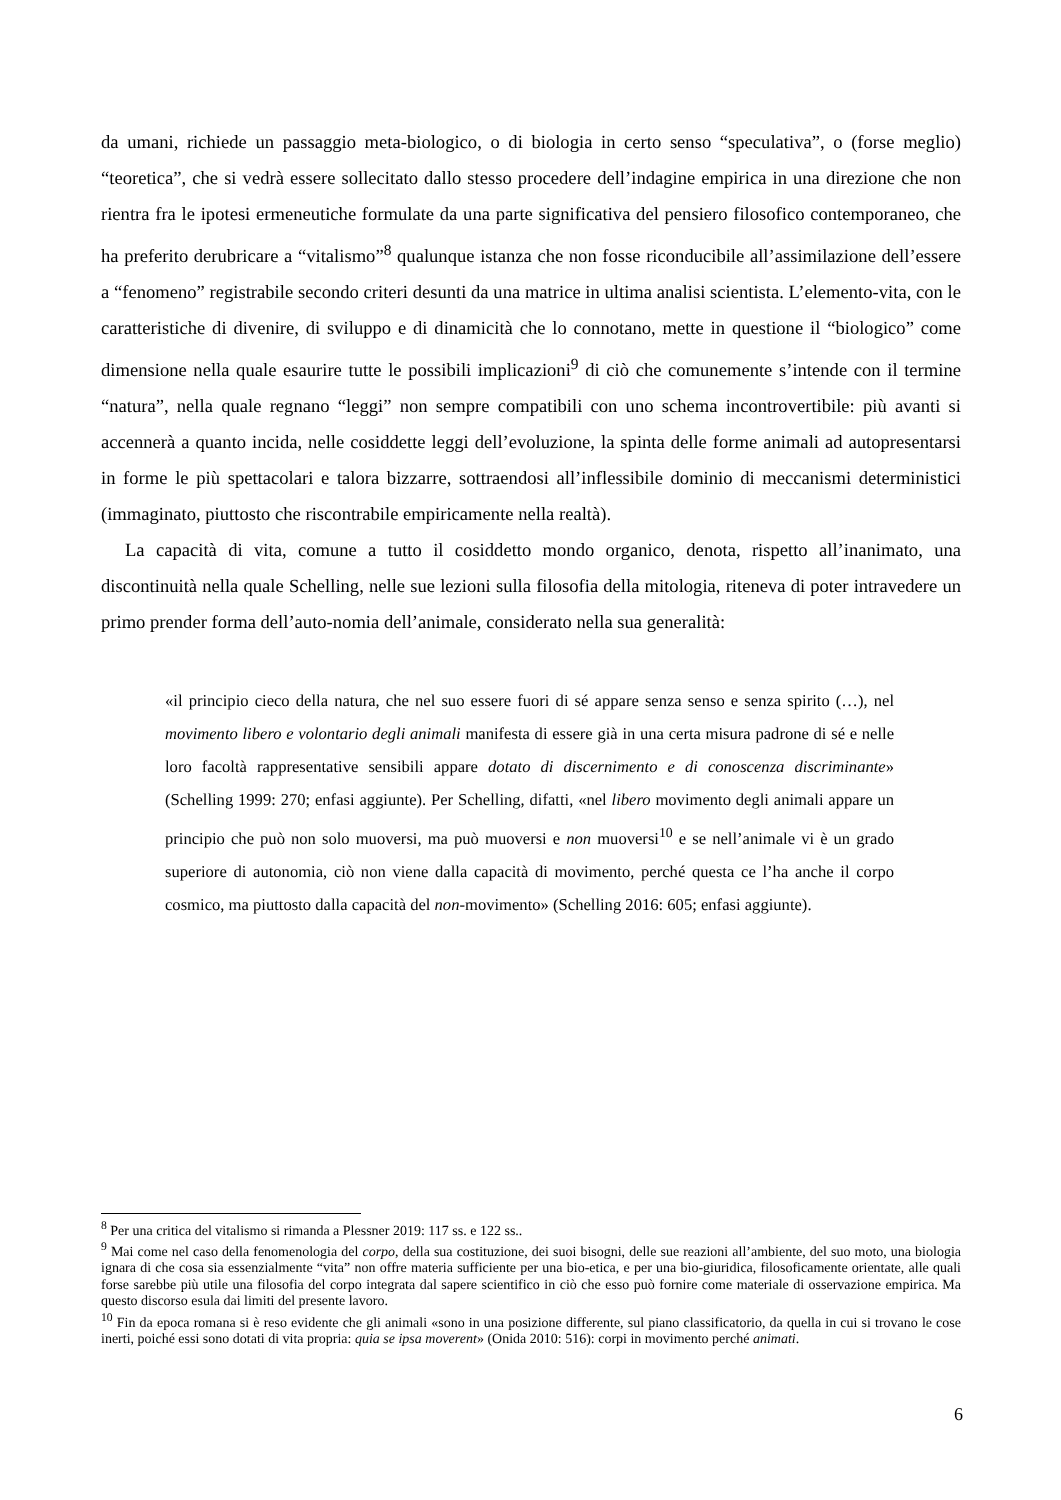da umani, richiede un passaggio meta-biologico, o di biologia in certo senso “speculativa”, o (forse meglio) “teoretica”, che si vedrà essere sollecitato dallo stesso procedere dell’indagine empirica in una direzione che non rientra fra le ipotesi ermeneutiche formulate da una parte significativa del pensiero filosofico contemporaneo, che ha preferito derubricare a “vitalismo”<sup>8</sup> qualunque istanza che non fosse riconducibile all’assimilazione dell’essere a “fenomeno” registrabile secondo criteri desunti da una matrice in ultima analisi scientista. L’elemento-vita, con le caratteristiche di divenire, di sviluppo e di dinamicità che lo connotano, mette in questione il “biologico” come dimensione nella quale esaurire tutte le possibili implicazioni<sup>9</sup> di ciò che comunemente s’intende con il termine “natura”, nella quale regnano “leggi” non sempre compatibili con uno schema incontrovertibile: più avanti si accennerà a quanto incida, nelle cosiddette leggi dell’evoluzione, la spinta delle forme animali ad autopresentarsi in forme le più spettacolari e talora bizzarre, sottraendosi all’inflessibile dominio di meccanismi deterministici (immaginato, piuttosto che riscontrabile empiricamente nella realtà).
La capacità di vita, comune a tutto il cosiddetto mondo organico, denota, rispetto all’inanimato, una discontinuità nella quale Schelling, nelle sue lezioni sulla filosofia della mitologia, riteneva di poter intravedere un primo prender forma dell’auto-nomia dell’animale, considerato nella sua generalità:
«il principio cieco della natura, che nel suo essere fuori di sé appare senza senso e senza spirito (…), nel movimento libero e volontario degli animali manifesta di essere già in una certa misura padrone di sé e nelle loro facoltà rappresentative sensibili appare dotato di discernimento e di conoscenza discriminante» (Schelling 1999: 270; enfasi aggiunte). Per Schelling, difatti, «nel libero movimento degli animali appare un principio che può non solo muoversi, ma può muoversi e non muoversi<sup>10</sup> e se nell’animale vi è un grado superiore di autonomia, ciò non viene dalla capacità di movimento, perché questa ce l’ha anche il corpo cosmico, ma piuttosto dalla capacità del non-movimento» (Schelling 2016: 605; enfasi aggiunte).
<sup>8</sup> Per una critica del vitalismo si rimanda a Plessner 2019: 117 ss. e 122 ss..
<sup>9</sup> Mai come nel caso della fenomenologia del corpo, della sua costituzione, dei suoi bisogni, delle sue reazioni all’ambiente, del suo moto, una biologia ignara di che cosa sia essenzialmente “vita” non offre materia sufficiente per una bio-etica, e per una bio-giuridica, filosoficamente orientate, alle quali forse sarebbe più utile una filosofia del corpo integrata dal sapere scientifico in ciò che esso può fornire come materiale di osservazione empirica. Ma questo discorso esula dai limiti del presente lavoro.
<sup>10</sup> Fin da epoca romana si è reso evidente che gli animali «sono in una posizione differente, sul piano classificatorio, da quella in cui si trovano le cose inerti, poiché essi sono dotati di vita propria: quia se ipsa moverent» (Onida 2010: 516): corpi in movimento perché animati.
6